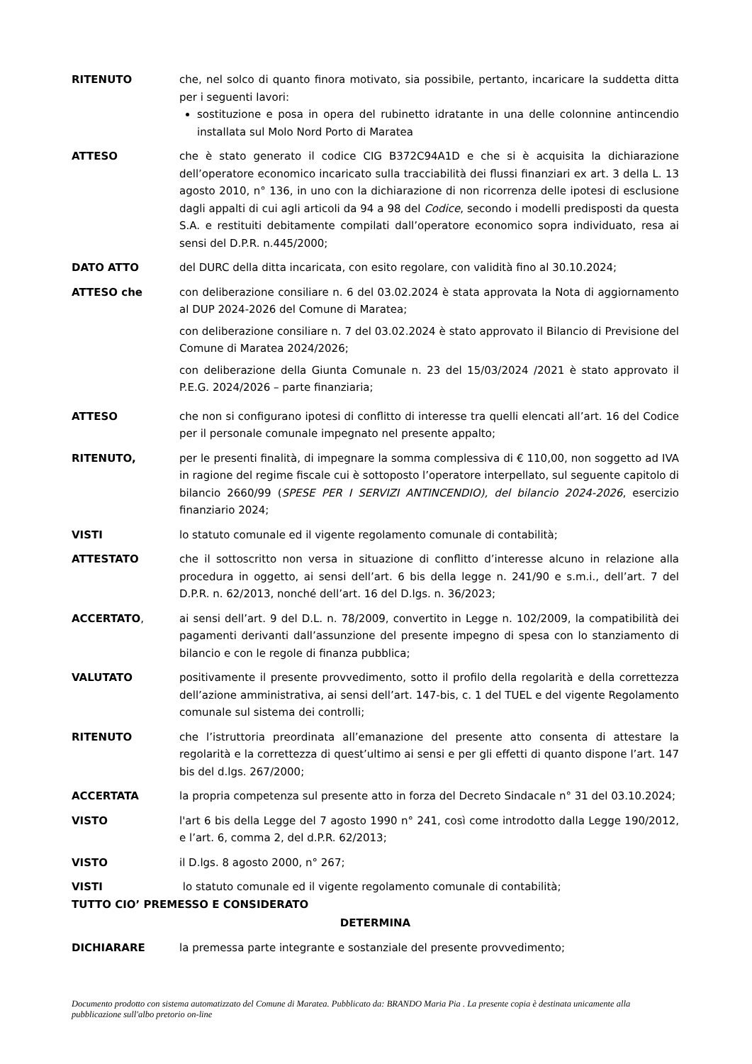RITENUTO che, nel solco di quanto finora motivato, sia possibile, pertanto, incaricare la suddetta ditta per i seguenti lavori:
sostituzione e posa in opera del rubinetto idratante in una delle colonnine antincendio installata sul Molo Nord Porto di Maratea
ATTESO che è stato generato il codice CIG B372C94A1D e che si è acquisita la dichiarazione dell’operatore economico incaricato sulla tracciabilità dei flussi finanziari ex art. 3 della L. 13 agosto 2010, n° 136, in uno con la dichiarazione di non ricorrenza delle ipotesi di esclusione dagli appalti di cui agli articoli da 94 a 98 del Codice, secondo i modelli predisposti da questa S.A. e restituiti debitamente compilati dall’operatore economico sopra individuato, resa ai sensi del D.P.R. n.445/2000;
DATO ATTO del DURC della ditta incaricata, con esito regolare, con validità fino al 30.10.2024;
ATTESO che con deliberazione consiliare n. 6 del 03.02.2024 è stata approvata la Nota di aggiornamento al DUP 2024-2026 del Comune di Maratea;
con deliberazione consiliare n. 7 del 03.02.2024 è stato approvato il Bilancio di Previsione del Comune di Maratea 2024/2026;
con deliberazione della Giunta Comunale n. 23 del 15/03/2024 /2021 è stato approvato il P.E.G. 2024/2026 – parte finanziaria;
ATTESO che non si configurano ipotesi di conflitto di interesse tra quelli elencati all’art. 16 del Codice per il personale comunale impegnato nel presente appalto;
RITENUTO, per le presenti finalità, di impegnare la somma complessiva di € 110,00, non soggetto ad IVA in ragione del regime fiscale cui è sottoposto l’operatore interpellato, sul seguente capitolo di bilancio 2660/99 (SPESE PER I SERVIZI ANTINCENDIO), del bilancio 2024-2026, esercizio finanziario 2024;
VISTI lo statuto comunale ed il vigente regolamento comunale di contabilità;
ATTESTATO che il sottoscritto non versa in situazione di conflitto d’interesse alcuno in relazione alla procedura in oggetto, ai sensi dell’art. 6 bis della legge n. 241/90 e s.m.i., dell’art. 7 del D.P.R. n. 62/2013, nonché dell’art. 16 del D.lgs. n. 36/2023;
ACCERTATO, ai sensi dell’art. 9 del D.L. n. 78/2009, convertito in Legge n. 102/2009, la compatibilità dei pagamenti derivanti dall’assunzione del presente impegno di spesa con lo stanziamento di bilancio e con le regole di finanza pubblica;
VALUTATO positivamente il presente provvedimento, sotto il profilo della regolarità e della correttezza dell’azione amministrativa, ai sensi dell’art. 147-bis, c. 1 del TUEL e del vigente Regolamento comunale sul sistema dei controlli;
RITENUTO che l’istruttoria preordinata all’emanazione del presente atto consenta di attestare la regolarità e la correttezza di quest’ultimo ai sensi e per gli effetti di quanto dispone l’art. 147 bis del d.lgs. 267/2000;
ACCERTATA la propria competenza sul presente atto in forza del Decreto Sindacale n° 31 del 03.10.2024;
VISTO l'art 6 bis della Legge del 7 agosto 1990 n° 241, così come introdotto dalla Legge 190/2012, e l’art. 6, comma 2, del d.P.R. 62/2013;
VISTO il D.lgs. 8 agosto 2000, n° 267;
VISTI lo statuto comunale ed il vigente regolamento comunale di contabilità;
TUTTO CIO’ PREMESSO E CONSIDERATO
DETERMINA
DICHIARARE la premessa parte integrante e sostanziale del presente provvedimento;
Documento prodotto con sistema automatizzato del Comune di Maratea. Pubblicato da: BRANDO Maria Pia . La presente copia è destinata unicamente alla pubblicazione sull'albo pretorio on-line